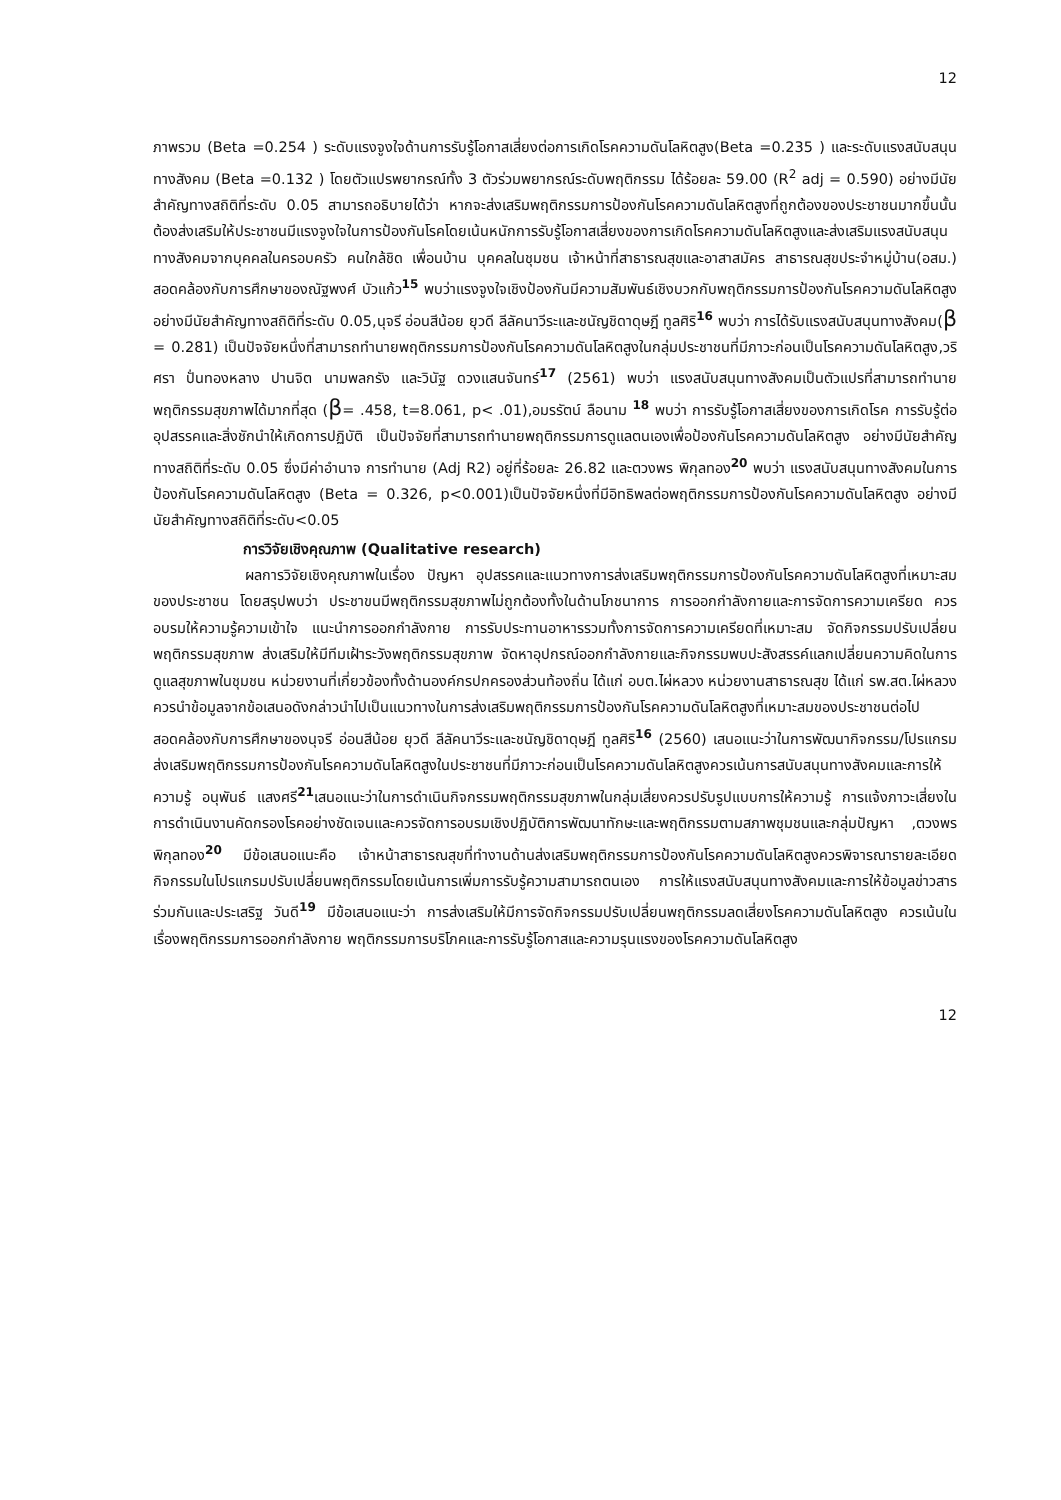12
ภาพรวม (Beta =0.254 ) ระดับแรงจูงใจด้านการรับรู้โอกาสเสี่ยงต่อการเกิดโรคความดันโลหิตสูง(Beta =0.235 ) และระดับแรงสนับสนุนทางสังคม (Beta =0.132 ) โดยตัวแปรพยากรณ์ทั้ง 3 ตัวร่วมพยากรณ์ระดับพฤติกรรม ได้ร้อยละ 59.00 (R<sup>2</sup> adj = 0.590) อย่างมีนัยสำคัญทางสถิติที่ระดับ 0.05 สามารถอธิบายได้ว่า หากจะส่งเสริมพฤติกรรมการป้องกันโรคความดันโลหิตสูงที่ถูกต้องของประชาชนมากขึ้นนั้น ต้องส่งเสริมให้ประชาชนมีแรงจูงใจในการป้องกันโรคโดยเน้นหนักการรับรู้โอกาสเสี่ยงของการเกิดโรคความดันโลหิตสูงและส่งเสริมแรงสนับสนุนทางสังคมจากบุคคลในครอบครัว คนใกล้ชิด เพื่อนบ้าน บุคคลในชุมชน เจ้าหน้าที่สาธารณสุขและอาสาสมัคร สาธารณสุขประจำหมู่บ้าน(อสม.) สอดคล้องกับการศึกษาของณัฐพงศ์ บัวแก้ว<sup>15</sup> พบว่าแรงจูงใจเชิงป้องกันมีความสัมพันธ์เชิงบวกกับพฤติกรรมการป้องกันโรคความดันโลหิตสูงอย่างมีนัยสำคัญทางสถิติที่ระดับ 0.05,นุจรี อ่อนสีน้อย ยุวดี ลีลัคนาวีระและชนัญชิดาดุษฎี ทูลศิริ<sup>16</sup> พบว่า การได้รับแรงสนับสนุนทางสังคม(β = 0.281) เป็นปัจจัยหนึ่งที่สามารถทำนายพฤติกรรมการป้องกันโรคความดันโลหิตสูงในกลุ่มประชาชนที่มีภาวะก่อนเป็นโรคความดันโลหิตสูง,วริศรา ปั่นทองหลาง ปานจิต นามพลกรัง และวินัฐ ดวงแสนจันทร์<sup>17</sup> (2561) พบว่า แรงสนับสนุนทางสังคมเป็นตัวแปรที่สามารถทำนายพฤติกรรมสุขภาพได้มากที่สุด (β= .458, t=8.061, p< .01),อมรรัตน์ ลือนาม <sup>18</sup> พบว่า การรับรู้โอกาสเสี่ยงของการเกิดโรค การรับรู้ต่ออุปสรรคและสิ่งชักนำให้เกิดการปฏิบัติ เป็นปัจจัยที่สามารถทำนายพฤติกรรมการดูแลตนเองเพื่อป้องกันโรคความดันโลหิตสูง อย่างมีนัยสำคัญทางสถิติที่ระดับ 0.05 ซึ่งมีค่าอำนาจ การทำนาย (Adj R2) อยู่ที่ร้อยละ 26.82 และตวงพร พิกุลทอง<sup>20</sup> พบว่า แรงสนับสนุนทางสังคมในการป้องกันโรคความดันโลหิตสูง (Beta = 0.326, p<0.001)เป็นปัจจัยหนึ่งที่มีอิทธิพลต่อพฤติกรรมการป้องกันโรคความดันโลหิตสูง อย่างมีนัยสำคัญทางสถิติที่ระดับ<0.05
การวิจัยเชิงคุณภาพ (Qualitative research)
ผลการวิจัยเชิงคุณภาพในเรื่อง ปัญหา อุปสรรคและแนวทางการส่งเสริมพฤติกรรมการป้องกันโรคความดันโลหิตสูงที่เหมาะสมของประชาชน โดยสรุปพบว่า ประชาขนมีพฤติกรรมสุขภาพไม่ถูกต้องทั้งในด้านโภชนาการ การออกกำลังกายและการจัดการความเครียด ควรอบรมให้ความรู้ความเข้าใจ แนะนำการออกกำลังกาย การรับประทานอาหารรวมทั้งการจัดการความเครียดที่เหมาะสม จัดกิจกรรมปรับเปลี่ยนพฤติกรรมสุขภาพ ส่งเสริมให้มีทีมเฝ้าระวังพฤติกรรมสุขภาพ จัดหาอุปกรณ์ออกกำลังกายและกิจกรรมพบปะสังสรรค์แลกเปลี่ยนความคิดในการดูแลสุขภาพในชุมชน หน่วยงานที่เกี่ยวข้องทั้งด้านองค์กรปกครองส่วนท้องถิ่น ได้แก่ อบต.ไผ่หลวง หน่วยงานสาธารณสุข ได้แก่ รพ.สต.ไผ่หลวงควรนำข้อมูลจากข้อเสนอดังกล่าวนำไปเป็นแนวทางในการส่งเสริมพฤติกรรมการป้องกันโรคความดันโลหิตสูงที่เหมาะสมของประชาชนต่อไป สอดคล้องกับการศึกษาของนุจรี อ่อนสีน้อย ยุวดี ลีลัคนาวีระและชนัญชิดาดุษฎี ทูลศิริ<sup>16</sup> (2560) เสนอแนะว่าในการพัฒนากิจกรรม/โปรแกรมส่งเสริมพฤติกรรมการป้องกันโรคความดันโลหิตสูงในประชาชนที่มีภาวะก่อนเป็นโรคความดันโลหิตสูงควรเน้นการสนับสนุนทางสังคมและการให้ความรู้ อนุพันธ์ แสงศรี<sup>21</sup>เสนอแนะว่าในการดำเนินกิจกรรมพฤติกรรมสุขภาพในกลุ่มเสี่ยงควรปรับรูปแบบการให้ความรู้ การแจ้งภาวะเสี่ยงในการดำเนินงานคัดกรองโรคอย่างชัดเจนและควรจัดการอบรมเชิงปฏิบัติการพัฒนาทักษะและพฤติกรรมตามสภาพชุมชนและกลุ่มปัญหา ,ตวงพร พิกุลทอง<sup>20</sup> มีข้อเสนอแนะคือ เจ้าหน้าสาธารณสุขที่ทำงานด้านส่งเสริมพฤติกรรมการป้องกันโรคความดันโลหิตสูงควรพิจารณารายละเอียดกิจกรรมในโปรแกรมปรับเปลี่ยนพฤติกรรมโดยเน้นการเพิ่มการรับรู้ความสามารถตนเอง การให้แรงสนับสนุนทางสังคมและการให้ข้อมูลข่าวสารร่วมกันและประเสริฐ วันดี<sup>19</sup> มีข้อเสนอแนะว่า การส่งเสริมให้มีการจัดกิจกรรมปรับเปลี่ยนพฤติกรรมลดเสี่ยงโรคความดันโลหิตสูง ควรเน้นในเรื่องพฤติกรรมการออกกำลังกาย พฤติกรรมการบริโภคและการรับรู้โอกาสและความรุนแรงของโรคความดันโลหิตสูง
12